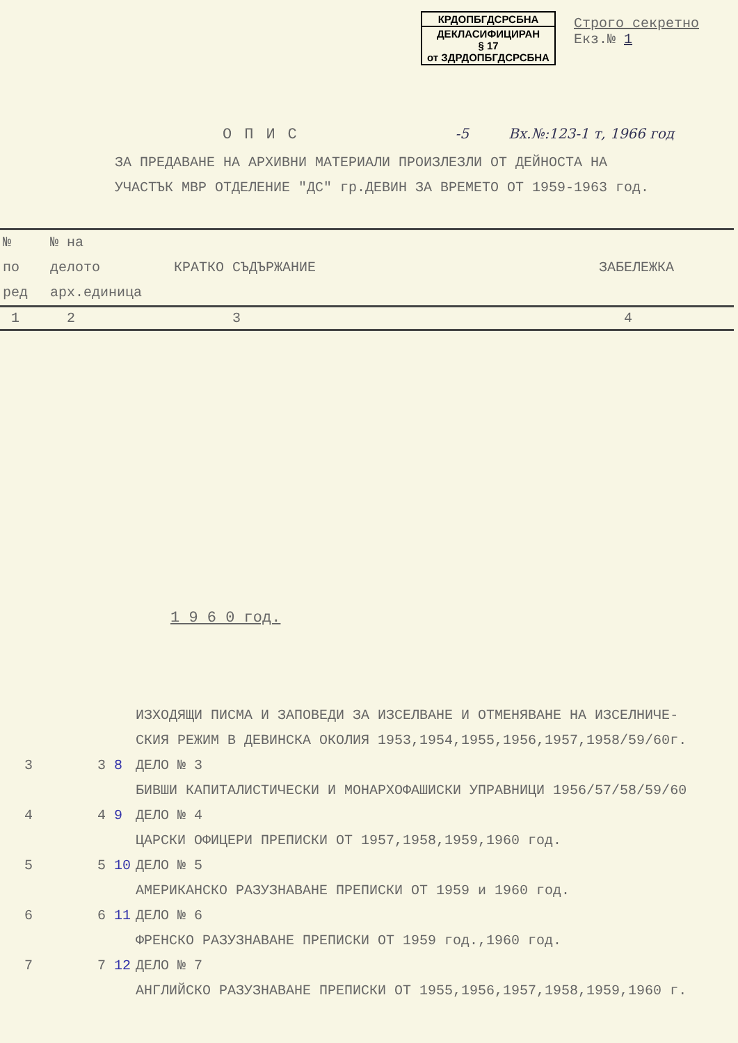КРДОПБГДСРСБНА
ДЕКЛАСИФИЦИРАН
§ 17
от ЗДРДОПБГДСРСБНА
Строго секретно
Екз.№ 1
ОПИС -5 Вх.№:123-1 т, 1966 год
ЗА ПРЕДАВАНЕ НА АРХИВНИ МАТЕРИАЛИ ПРОИЗЛЕЗЛИ ОТ ДЕЙНОСТА НА
УЧАСТЪК МВР ОТДЕЛЕНИЕ "ДС" гр.ДЕВИН ЗА ВРЕМЕТО ОТ 1959-1963 год.
| № по ред | № на делото арх.единица | КРАТКО СЪДЪРЖАНИЕ | ЗАБЕЛЕЖКА |
| --- | --- | --- | --- |
| 1 | 2 | 3 | 4 |
1 9 6 0 год.
ИЗХОДЯЩИ ПИСМА И ЗАПОВЕДИ ЗА ИЗСЕЛВАНЕ И ОТМЕНЯВАНЕ НА ИЗСЕЛНИЧЕ-
СКИЯ РЕЖИМ В ДЕВИНСКА ОКОЛИЯ 1953,1954,1955,1956,1957,1958/59/60г.
3 3 8 ДЕЛО № 3
БИВШИ КАПИТАЛИСТИЧЕСКИ И МОНАРХОФАШИСКИ УПРАВНИЦИ 1956/57/58/59/60
4 4 9 ДЕЛО № 4
ЦАРСКИ ОФИЦЕРИ ПРЕПИСКИ ОТ 1957,1958,1959,1960 год.
5 5 10 ДЕЛО № 5
АМЕРИКАНСКО РАЗУЗНАВАНЕ ПРЕПИСКИ ОТ 1959 и 1960 год.
6 6 11 ДЕЛО № 6
ФРЕНСКО РАЗУЗНАВАНЕ ПРЕПИСКИ ОТ 1959 год.,1960 год.
7 7 12 ДЕЛО № 7
АНГЛИЙСКО РАЗУЗНАВАНЕ ПРЕПИСКИ ОТ 1955,1956,1957,1958,1959,1960 г.